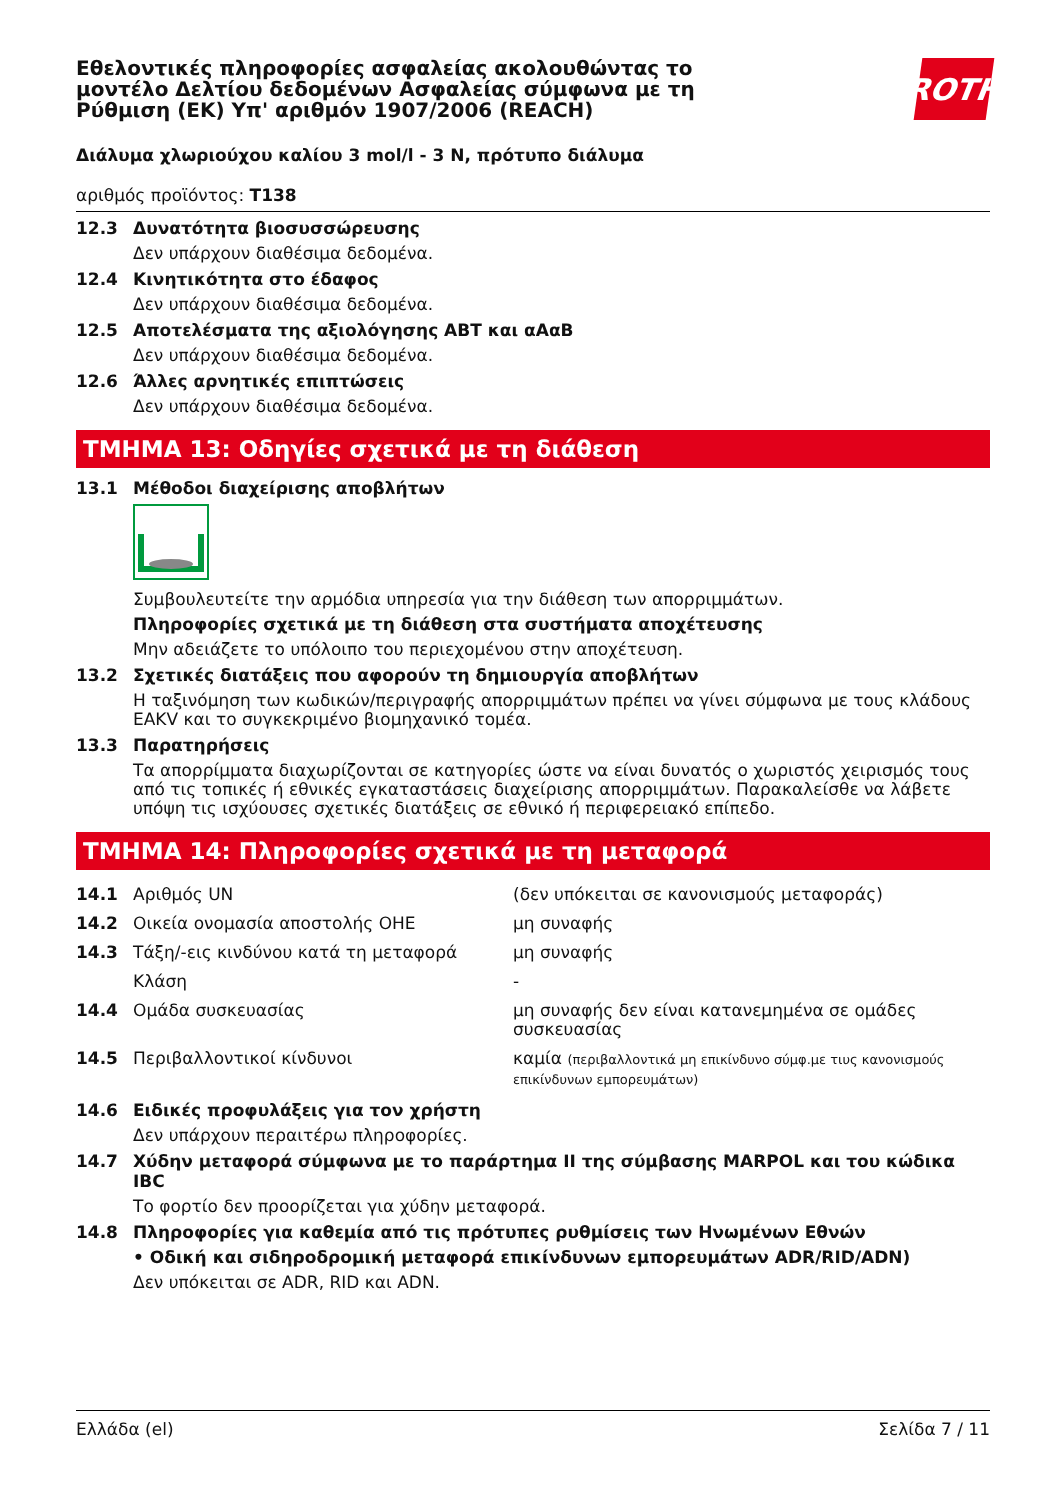Εθελοντικές πληροφορίες ασφαλείας ακολουθώντας το μοντέλο Δελτίου δεδομένων Ασφαλείας σύμφωνα με τη Ρύθμιση (ΕΚ) Υπ' αριθμόν 1907/2006 (REACH)
ROTH
Διάλυμα χλωριούχου καλίου 3 mol/l - 3 N, πρότυπο διάλυμα
αριθμός προϊόντος: T138
12.3 Δυνατότητα βιοσυσσώρευσης
Δεν υπάρχουν διαθέσιμα δεδομένα.
12.4 Κινητικότητα στο έδαφος
Δεν υπάρχουν διαθέσιμα δεδομένα.
12.5 Αποτελέσματα της αξιολόγησης ΑΒΤ και αΑαΒ
Δεν υπάρχουν διαθέσιμα δεδομένα.
12.6 Άλλες αρνητικές επιπτώσεις
Δεν υπάρχουν διαθέσιμα δεδομένα.
ΤΜΗΜΑ 13: Οδηγίες σχετικά με τη διάθεση
13.1 Μέθοδοι διαχείρισης αποβλήτων
Συμβουλευτείτε την αρμόδια υπηρεσία για την διάθεση των απορριμμάτων.
Πληροφορίες σχετικά με τη διάθεση στα συστήματα αποχέτευσης
Μην αδειάζετε το υπόλοιπο του περιεχομένου στην αποχέτευση.
13.2 Σχετικές διατάξεις που αφορούν τη δημιουργία αποβλήτων
Η ταξινόμηση των κωδικών/περιγραφής απορριμμάτων πρέπει να γίνει σύμφωνα με τους κλάδους EAKV και το συγκεκριμένο βιομηχανικό τομέα.
13.3 Παρατηρήσεις
Τα απορρίμματα διαχωρίζονται σε κατηγορίες ώστε να είναι δυνατός ο χωριστός χειρισμός τους από τις τοπικές ή εθνικές εγκαταστάσεις διαχείρισης απορριμμάτων. Παρακαλείσθε να λάβετε υπόψη τις ισχύουσες σχετικές διατάξεις σε εθνικό ή περιφερειακό επίπεδο.
ΤΜΗΜΑ 14: Πληροφορίες σχετικά με τη μεταφορά
| 14.1 | Αριθμός UN | (δεν υπόκειται σε κανονισμούς μεταφοράς) |
| 14.2 | Οικεία ονομασία αποστολής ΟΗΕ | μη συναφής |
| 14.3 | Τάξη/-εις κινδύνου κατά τη μεταφορά | μη συναφής |
| | Κλάση | - |
| 14.4 | Ομάδα συσκευασίας | μη συναφής δεν είναι κατανεμημένα σε ομάδες συσκευασίας |
| 14.5 | Περιβαλλοντικοί κίνδυνοι | καμία (περιβαλλοντικά μη επικίνδυνο σύμφ.με τιυς κανονισμούς επικίνδυνων εμπορευμάτων) |
14.6 Ειδικές προφυλάξεις για τον χρήστη
Δεν υπάρχουν περαιτέρω πληροφορίες.
14.7 Χύδην μεταφορά σύμφωνα με το παράρτημα II της σύμβασης MARPOL και του κώδικα IBC
Το φορτίο δεν προορίζεται για χύδην μεταφορά.
14.8 Πληροφορίες για καθεμία από τις πρότυπες ρυθμίσεις των Ηνωμένων Εθνών
• Οδική και σιδηροδρομική μεταφορά επικίνδυνων εμπορευμάτων ADR/RID/ADN)
Δεν υπόκειται σε ADR, RID και ADN.
Ελλάδα (el) Σελίδα 7 / 11